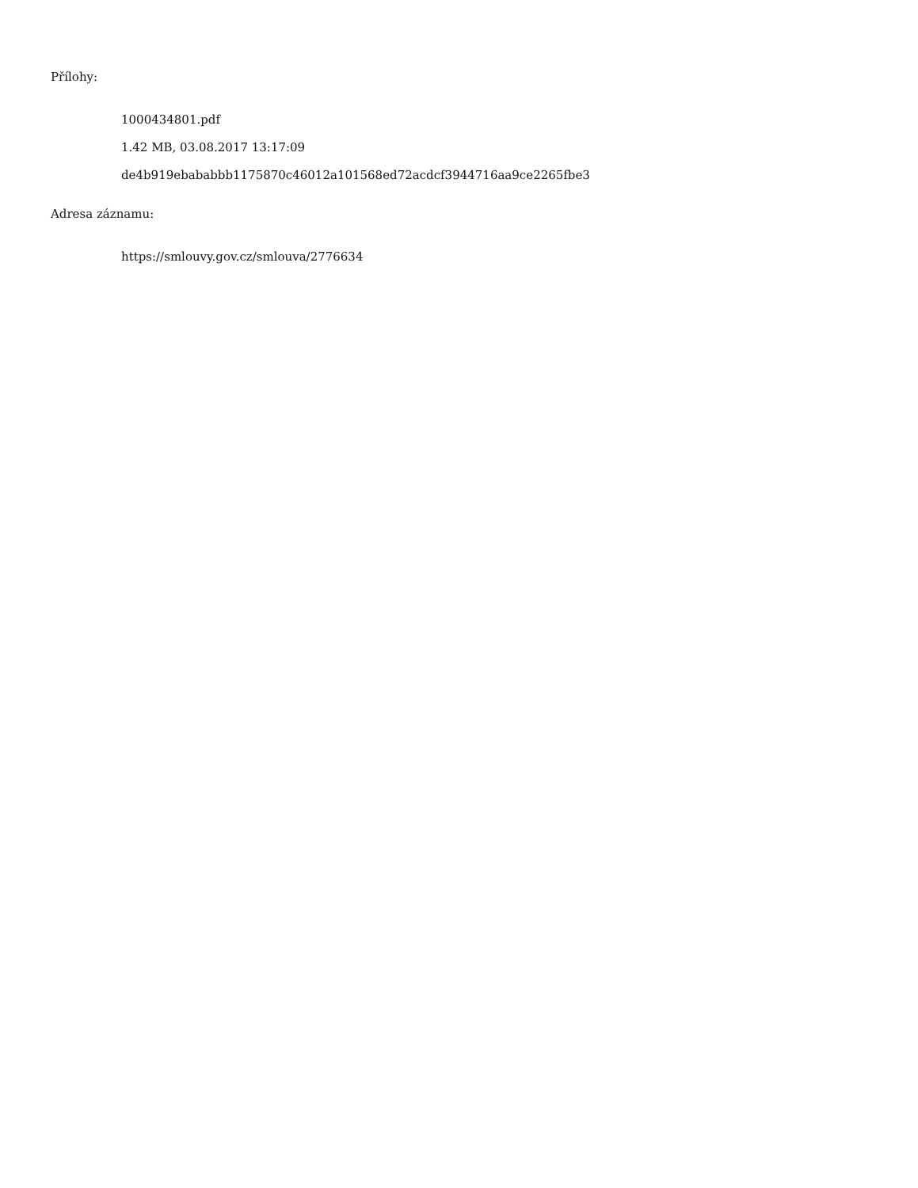Přílohy:
1000434801.pdf
1.42 MB, 03.08.2017 13:17:09
de4b919ebababbb1175870c46012a101568ed72acdcf3944716aa9ce2265fbe3
Adresa záznamu:
https://smlouvy.gov.cz/smlouva/2776634